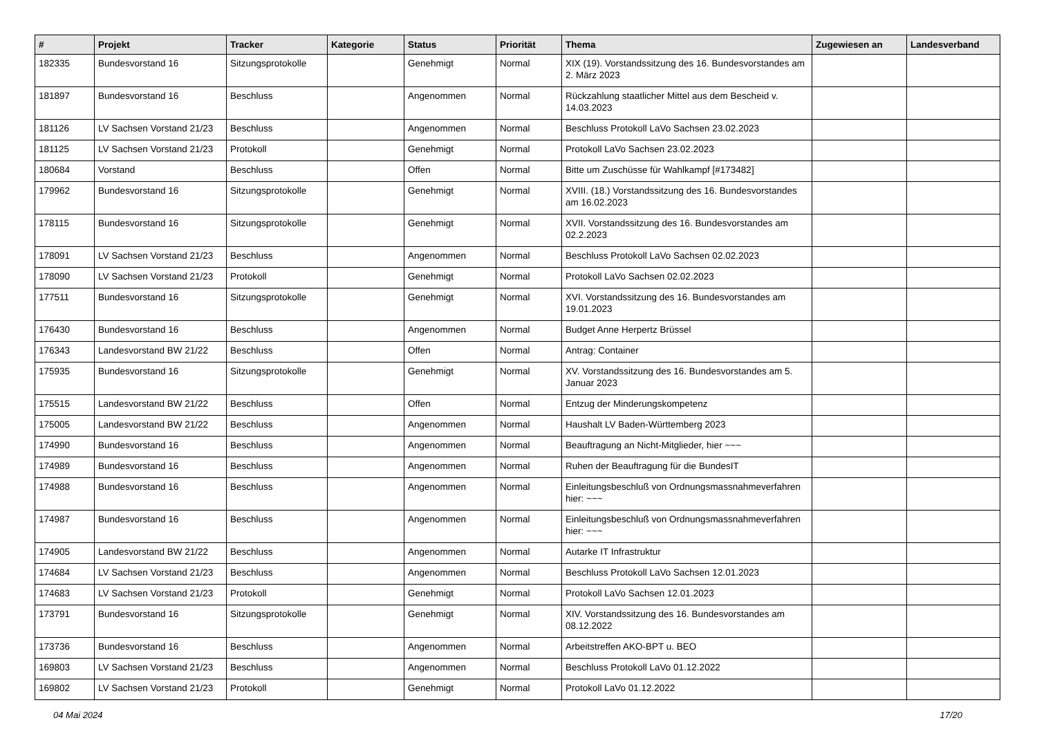| # | Projekt | Tracker | Kategorie | Status | Priorität | Thema | Zugewiesen an | Landesverband |
| --- | --- | --- | --- | --- | --- | --- | --- | --- |
| 182335 | Bundesvorstand 16 | Sitzungsprotokolle | | Genehmigt | Normal | XIX (19). Vorstandssitzung des 16. Bundesvorstandes am 2. März 2023 | | |
| 181897 | Bundesvorstand 16 | Beschluss | | Angenommen | Normal | Rückzahlung staatlicher Mittel aus dem Bescheid v. 14.03.2023 | | |
| 181126 | LV Sachsen Vorstand 21/23 | Beschluss | | Angenommen | Normal | Beschluss Protokoll LaVo Sachsen 23.02.2023 | | |
| 181125 | LV Sachsen Vorstand 21/23 | Protokoll | | Genehmigt | Normal | Protokoll LaVo Sachsen 23.02.2023 | | |
| 180684 | Vorstand | Beschluss | | Offen | Normal | Bitte um Zuschüsse für Wahlkampf [#173482] | | |
| 179962 | Bundesvorstand 16 | Sitzungsprotokolle | | Genehmigt | Normal | XVIII. (18.) Vorstandssitzung des 16. Bundesvorstandes am 16.02.2023 | | |
| 178115 | Bundesvorstand 16 | Sitzungsprotokolle | | Genehmigt | Normal | XVII. Vorstandssitzung des 16. Bundesvorstandes am 02.2.2023 | | |
| 178091 | LV Sachsen Vorstand 21/23 | Beschluss | | Angenommen | Normal | Beschluss Protokoll LaVo Sachsen 02.02.2023 | | |
| 178090 | LV Sachsen Vorstand 21/23 | Protokoll | | Genehmigt | Normal | Protokoll LaVo Sachsen 02.02.2023 | | |
| 177511 | Bundesvorstand 16 | Sitzungsprotokolle | | Genehmigt | Normal | XVI. Vorstandssitzung des 16. Bundesvorstandes am 19.01.2023 | | |
| 176430 | Bundesvorstand 16 | Beschluss | | Angenommen | Normal | Budget Anne Herpertz Brüssel | | |
| 176343 | Landesvorstand BW 21/22 | Beschluss | | Offen | Normal | Antrag: Container | | |
| 175935 | Bundesvorstand 16 | Sitzungsprotokolle | | Genehmigt | Normal | XV. Vorstandssitzung des 16. Bundesvorstandes am 5. Januar 2023 | | |
| 175515 | Landesvorstand BW 21/22 | Beschluss | | Offen | Normal | Entzug der Minderungskompetenz | | |
| 175005 | Landesvorstand BW 21/22 | Beschluss | | Angenommen | Normal | Haushalt LV Baden-Württemberg 2023 | | |
| 174990 | Bundesvorstand 16 | Beschluss | | Angenommen | Normal | Beauftragung an Nicht-Mitglieder, hier ~~~ | | |
| 174989 | Bundesvorstand 16 | Beschluss | | Angenommen | Normal | Ruhen der Beauftragung für die BundesIT | | |
| 174988 | Bundesvorstand 16 | Beschluss | | Angenommen | Normal | Einleitungsbeschluß von Ordnungsmassnahmeverfahren hier: ~~~ | | |
| 174987 | Bundesvorstand 16 | Beschluss | | Angenommen | Normal | Einleitungsbeschluß von Ordnungsmassnahmeverfahren hier: ~~~ | | |
| 174905 | Landesvorstand BW 21/22 | Beschluss | | Angenommen | Normal | Autarke IT Infrastruktur | | |
| 174684 | LV Sachsen Vorstand 21/23 | Beschluss | | Angenommen | Normal | Beschluss Protokoll LaVo Sachsen 12.01.2023 | | |
| 174683 | LV Sachsen Vorstand 21/23 | Protokoll | | Genehmigt | Normal | Protokoll LaVo Sachsen 12.01.2023 | | |
| 173791 | Bundesvorstand 16 | Sitzungsprotokolle | | Genehmigt | Normal | XIV. Vorstandssitzung des 16. Bundesvorstandes am 08.12.2022 | | |
| 173736 | Bundesvorstand 16 | Beschluss | | Angenommen | Normal | Arbeitstreffen AKO-BPT u. BEO | | |
| 169803 | LV Sachsen Vorstand 21/23 | Beschluss | | Angenommen | Normal | Beschluss Protokoll LaVo 01.12.2022 | | |
| 169802 | LV Sachsen Vorstand 21/23 | Protokoll | | Genehmigt | Normal | Protokoll LaVo 01.12.2022 | | |
04 Mai 2024 17/20